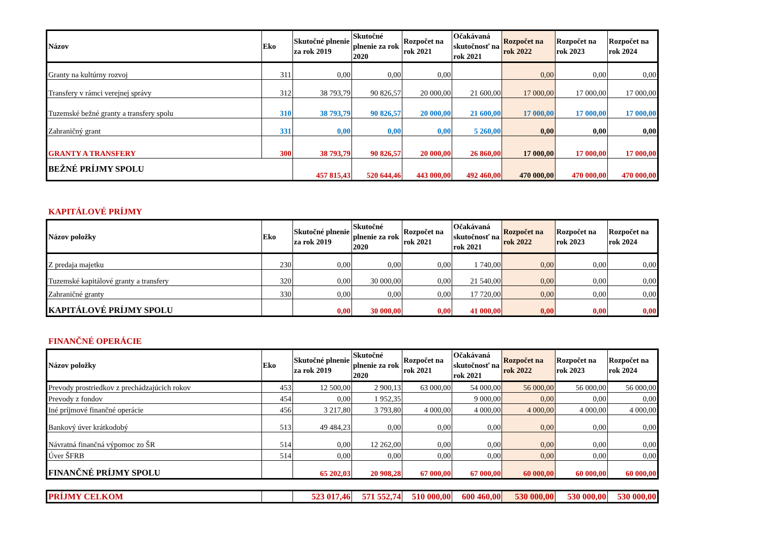| Názov | Eko | Skutočné plnenie za rok 2019 | Skutočné plnenie za rok 2020 | Rozpočet na rok 2021 | Očakávaná skutočnosť na rok 2021 | Rozpočet na rok 2022 | Rozpočet na rok 2023 | Rozpočet na rok 2024 |
| --- | --- | --- | --- | --- | --- | --- | --- | --- |
| Granty na kultúrny rozvoj | 311 | 0,00 | 0,00 | 0,00 | | 0,00 | 0,00 | 0,00 |
| Transfery v rámci verejnej správy | 312 | 38 793,79 | 90 826,57 | 20 000,00 | 21 600,00 | 17 000,00 | 17 000,00 | 17 000,00 |
| Tuzemské bežné granty a transfery spolu | 310 | 38 793,79 | 90 826,57 | 20 000,00 | 21 600,00 | 17 000,00 | 17 000,00 | 17 000,00 |
| Zahraničný grant | 331 | 0,00 | 0,00 | 0,00 | 5 260,00 | 0,00 | 0,00 | 0,00 |
| GRANTY A TRANSFERY | 300 | 38 793,79 | 90 826,57 | 20 000,00 | 26 860,00 | 17 000,00 | 17 000,00 | 17 000,00 |
| BEŽNÉ PRÍJMY SPOLU | | 457 815,43 | 520 644,46 | 443 000,00 | 492 460,00 | 470 000,00 | 470 000,00 | 470 000,00 |
KAPITÁLOVÉ PRÍJMY
| Názov položky | Eko | Skutočné plnenie za rok 2019 | Skutočné plnenie za rok 2020 | Rozpočet na rok 2021 | Očakávaná skutočnosť na rok 2021 | Rozpočet na rok 2022 | Rozpočet na rok 2023 | Rozpočet na rok 2024 |
| --- | --- | --- | --- | --- | --- | --- | --- | --- |
| Z predaja majetku | 230 | 0,00 | 0,00 | 0,00 | 1 740,00 | 0,00 | 0,00 | 0,00 |
| Tuzemské kapitálové granty a transfery | 320 | 0,00 | 30 000,00 | 0,00 | 21 540,00 | 0,00 | 0,00 | 0,00 |
| Zahraničné granty | 330 | 0,00 | 0,00 | 0,00 | 17 720,00 | 0,00 | 0,00 | 0,00 |
| KAPITÁLOVÉ PRÍJMY SPOLU | | 0,00 | 30 000,00 | 0,00 | 41 000,00 | 0,00 | 0,00 | 0,00 |
FINANČNÉ OPERÁCIE
| Názov položky | Eko | Skutočné plnenie za rok 2019 | Skutočné plnenie za rok 2020 | Rozpočet na rok 2021 | Očakávaná skutočnosť na rok 2021 | Rozpočet na rok 2022 | Rozpočet na rok 2023 | Rozpočet na rok 2024 |
| --- | --- | --- | --- | --- | --- | --- | --- | --- |
| Prevody prostriedkov z prechádzajúcich rokov | 453 | 12 500,00 | 2 900,13 | 63 000,00 | 54 000,00 | 56 000,00 | 56 000,00 | 56 000,00 |
| Prevody z fondov | 454 | 0,00 | 1 952,35 | | 9 000,00 | 0,00 | 0,00 | 0,00 |
| Iné príjmové finančné operácie | 456 | 3 217,80 | 3 793,80 | 4 000,00 | 4 000,00 | 4 000,00 | 4 000,00 | 4 000,00 |
| Bankový úver krátkodobý | 513 | 49 484,23 | 0,00 | 0,00 | 0,00 | 0,00 | 0,00 | 0,00 |
| Návratná finančná výpomoc zo ŠR | 514 | 0,00 | 12 262,00 | 0,00 | 0,00 | 0,00 | 0,00 | 0,00 |
| Úver ŠFRB | 514 | 0,00 | 0,00 | 0,00 | 0,00 | 0,00 | 0,00 | 0,00 |
| FINANČNÉ PRÍJMY SPOLU | | 65 202,03 | 20 908,28 | 67 000,00 | 67 000,00 | 60 000,00 | 60 000,00 | 60 000,00 |
| PRÍJMY CELKOM | | 523 017,46 | 571 552,74 | 510 000,00 | 600 460,00 | 530 000,00 | 530 000,00 | 530 000,00 |